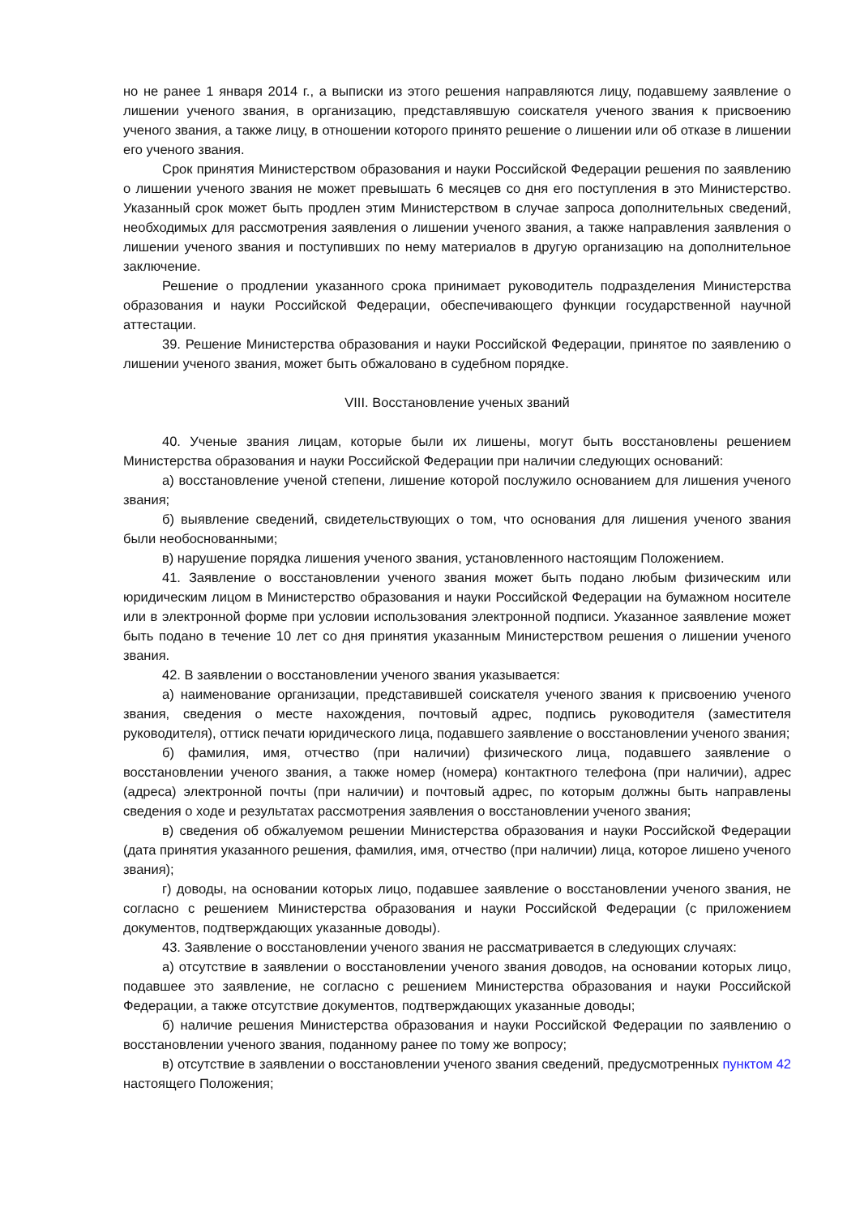но не ранее 1 января 2014 г., а выписки из этого решения направляются лицу, подавшему заявление о лишении ученого звания, в организацию, представлявшую соискателя ученого звания к присвоению ученого звания, а также лицу, в отношении которого принято решение о лишении или об отказе в лишении его ученого звания.
Срок принятия Министерством образования и науки Российской Федерации решения по заявлению о лишении ученого звания не может превышать 6 месяцев со дня его поступления в это Министерство. Указанный срок может быть продлен этим Министерством в случае запроса дополнительных сведений, необходимых для рассмотрения заявления о лишении ученого звания, а также направления заявления о лишении ученого звания и поступивших по нему материалов в другую организацию на дополнительное заключение.
Решение о продлении указанного срока принимает руководитель подразделения Министерства образования и науки Российской Федерации, обеспечивающего функции государственной научной аттестации.
39. Решение Министерства образования и науки Российской Федерации, принятое по заявлению о лишении ученого звания, может быть обжаловано в судебном порядке.
VIII. Восстановление ученых званий
40. Ученые звания лицам, которые были их лишены, могут быть восстановлены решением Министерства образования и науки Российской Федерации при наличии следующих оснований:
а) восстановление ученой степени, лишение которой послужило основанием для лишения ученого звания;
б) выявление сведений, свидетельствующих о том, что основания для лишения ученого звания были необоснованными;
в) нарушение порядка лишения ученого звания, установленного настоящим Положением.
41. Заявление о восстановлении ученого звания может быть подано любым физическим или юридическим лицом в Министерство образования и науки Российской Федерации на бумажном носителе или в электронной форме при условии использования электронной подписи. Указанное заявление может быть подано в течение 10 лет со дня принятия указанным Министерством решения о лишении ученого звания.
42. В заявлении о восстановлении ученого звания указывается:
а) наименование организации, представившей соискателя ученого звания к присвоению ученого звания, сведения о месте нахождения, почтовый адрес, подпись руководителя (заместителя руководителя), оттиск печати юридического лица, подавшего заявление о восстановлении ученого звания;
б) фамилия, имя, отчество (при наличии) физического лица, подавшего заявление о восстановлении ученого звания, а также номер (номера) контактного телефона (при наличии), адрес (адреса) электронной почты (при наличии) и почтовый адрес, по которым должны быть направлены сведения о ходе и результатах рассмотрения заявления о восстановлении ученого звания;
в) сведения об обжалуемом решении Министерства образования и науки Российской Федерации (дата принятия указанного решения, фамилия, имя, отчество (при наличии) лица, которое лишено ученого звания);
г) доводы, на основании которых лицо, подавшее заявление о восстановлении ученого звания, не согласно с решением Министерства образования и науки Российской Федерации (с приложением документов, подтверждающих указанные доводы).
43. Заявление о восстановлении ученого звания не рассматривается в следующих случаях:
а) отсутствие в заявлении о восстановлении ученого звания доводов, на основании которых лицо, подавшее это заявление, не согласно с решением Министерства образования и науки Российской Федерации, а также отсутствие документов, подтверждающих указанные доводы;
б) наличие решения Министерства образования и науки Российской Федерации по заявлению о восстановлении ученого звания, поданному ранее по тому же вопросу;
в) отсутствие в заявлении о восстановлении ученого звания сведений, предусмотренных пунктом 42 настоящего Положения;